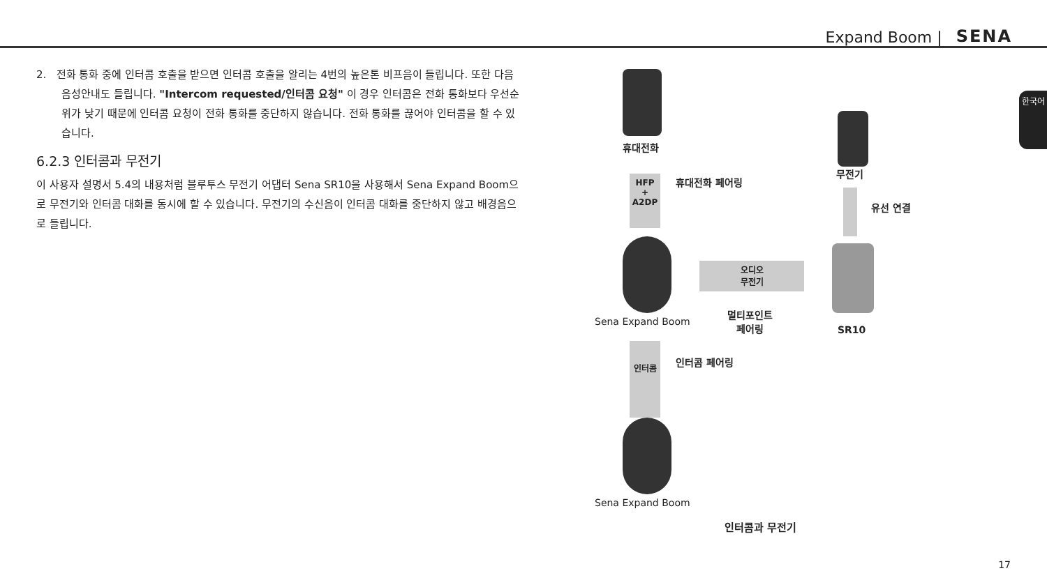Expand Boom | SENA
2. 전화 통화 중에 인터콤 호출을 받으면 인터콤 호출을 알리는 4번의 높은톤 비프음이 들립니다. 또한 다음 음성안내도 들립니다. "Intercom requested/인터콤 요청" 이 경우 인터콤은 전화 통화보다 우선순위가 낮기 때문에 인터콤 요청이 전화 통화를 중단하지 않습니다. 전화 통화를 끊어야 인터콤을 할 수 있습니다.
6.2.3 인터콤과 무전기
이 사용자 설명서 5.4의 내용처럼 블루투스 무전기 어댑터 Sena SR10을 사용해서 Sena Expand Boom으로 무전기와 인터콤 대화를 동시에 할 수 있습니다. 무전기의 수신음이 인터콤 대화를 중단하지 않고 배경음으로 들립니다.
휴대전화
무전기
HFP
+
A2DP
휴대전화 페어링
유선 연결
오디오
무전기
Sena Expand Boom
멀티포인트
페어링
SR10
인터콤
인터콤 페어링
Sena Expand Boom
인터콤과 무전기
한국어
17